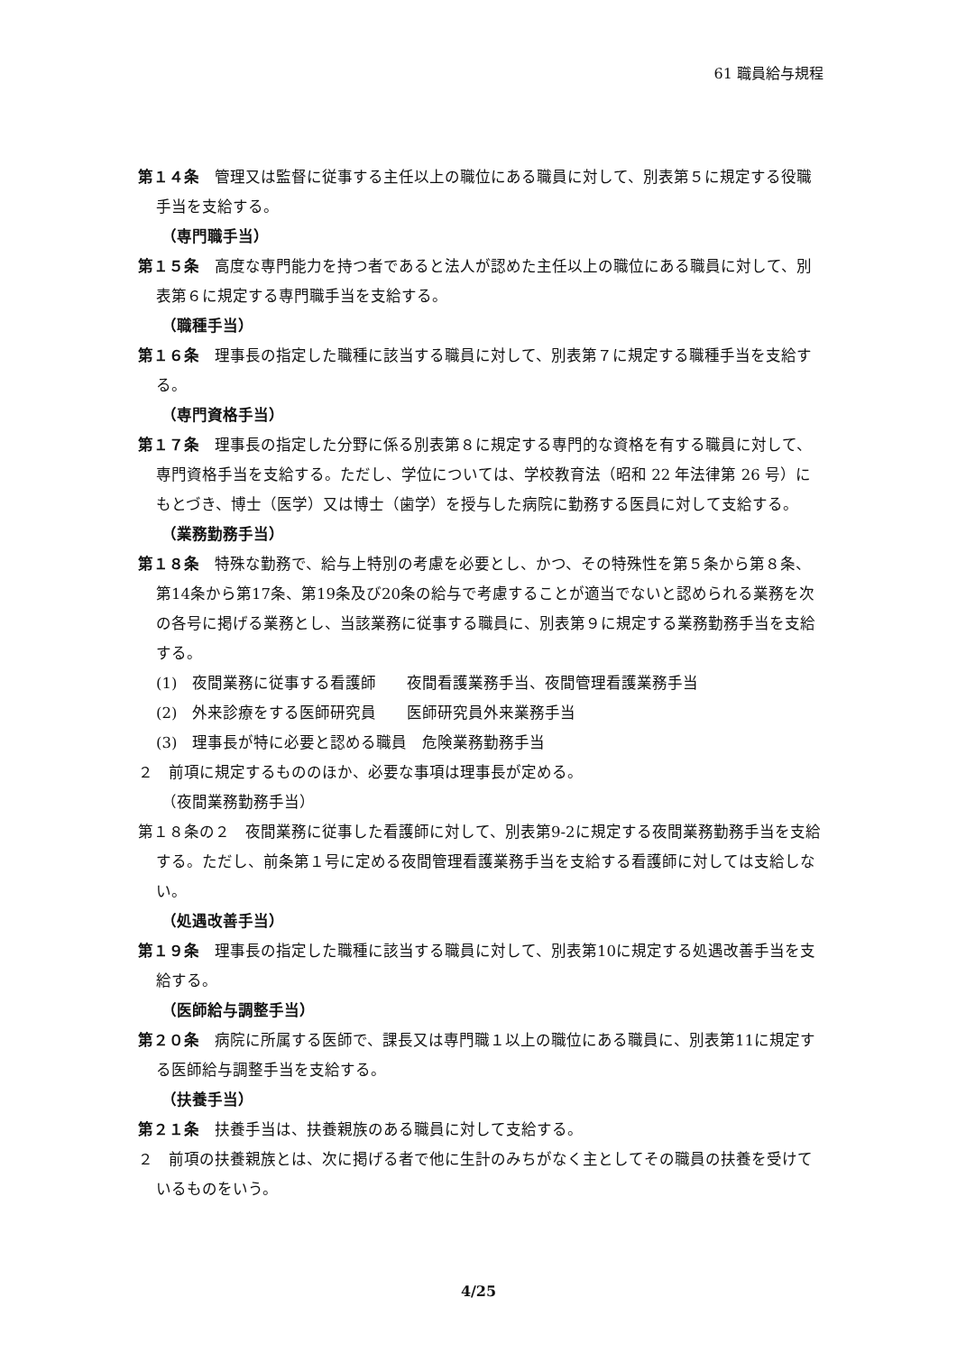61 職員給与規程
第１４条　管理又は監督に従事する主任以上の職位にある職員に対して、別表第５に規定する役職手当を支給する。
（専門職手当）
第１５条　高度な専門能力を持つ者であると法人が認めた主任以上の職位にある職員に対して、別表第６に規定する専門職手当を支給する。
（職種手当）
第１６条　理事長の指定した職種に該当する職員に対して、別表第７に規定する職種手当を支給する。
（専門資格手当）
第１７条　理事長の指定した分野に係る別表第８に規定する専門的な資格を有する職員に対して、専門資格手当を支給する。ただし、学位については、学校教育法（昭和 22 年法律第 26 号）にもとづき、博士（医学）又は博士（歯学）を授与した病院に勤務する医員に対して支給する。
（業務勤務手当）
第１８条　特殊な勤務で、給与上特別の考慮を必要とし、かつ、その特殊性を第５条から第８条、第14条から第17条、第19条及び20条の給与で考慮することが適当でないと認められる業務を次の各号に掲げる業務とし、当該業務に従事する職員に、別表第９に規定する業務勤務手当を支給する。
(1)　夜間業務に従事する看護師　　夜間看護業務手当、夜間管理看護業務手当
(2)　外来診療をする医師研究員　　医師研究員外来業務手当
(3)　理事長が特に必要と認める職員　危険業務勤務手当
２　前項に規定するもののほか、必要な事項は理事長が定める。
（夜間業務勤務手当）
第１８条の２　夜間業務に従事した看護師に対して、別表第9-2に規定する夜間業務勤務手当を支給する。ただし、前条第１号に定める夜間管理看護業務手当を支給する看護師に対しては支給しない。
（処遇改善手当）
第１９条　理事長の指定した職種に該当する職員に対して、別表第10に規定する処遇改善手当を支給する。
（医師給与調整手当）
第２０条　病院に所属する医師で、課長又は専門職１以上の職位にある職員に、別表第11に規定する医師給与調整手当を支給する。
（扶養手当）
第２１条　扶養手当は、扶養親族のある職員に対して支給する。
２　前項の扶養親族とは、次に掲げる者で他に生計のみちがなく主としてその職員の扶養を受けているものをいう。
4/25